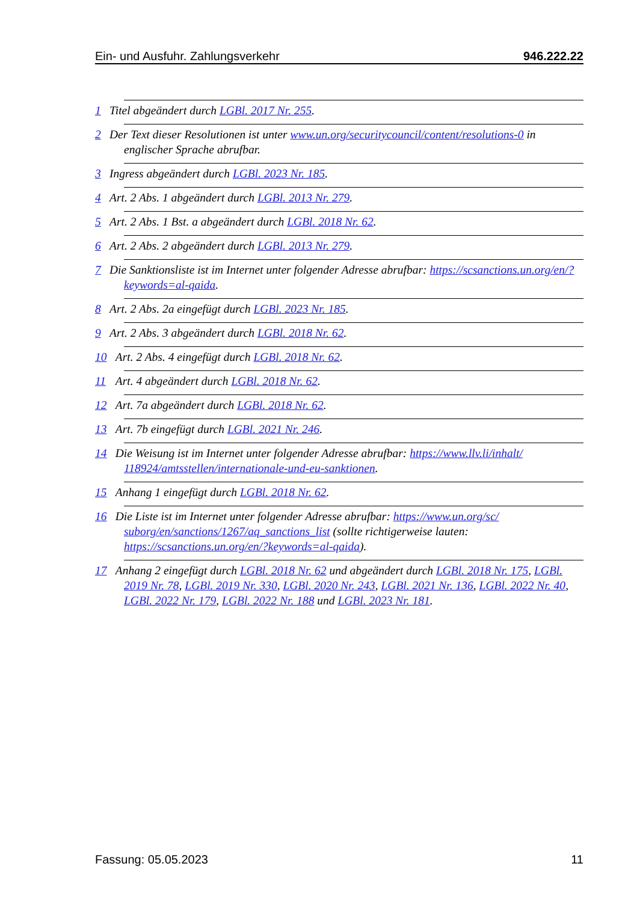Ein- und Ausfuhr. Zahlungsverkehr 946.222.22
1 Titel abgeändert durch LGBl. 2017 Nr. 255.
2 Der Text dieser Resolutionen ist unter www.un.org/securitycouncil/content/resolutions-0 in englischer Sprache abrufbar.
3 Ingress abgeändert durch LGBl. 2023 Nr. 185.
4 Art. 2 Abs. 1 abgeändert durch LGBl. 2013 Nr. 279.
5 Art. 2 Abs. 1 Bst. a abgeändert durch LGBl. 2018 Nr. 62.
6 Art. 2 Abs. 2 abgeändert durch LGBl. 2013 Nr. 279.
7 Die Sanktionsliste ist im Internet unter folgender Adresse abrufbar: https://scsanctions.un.org/en/?keywords=al-qaida.
8 Art. 2 Abs. 2a eingefügt durch LGBl. 2023 Nr. 185.
9 Art. 2 Abs. 3 abgeändert durch LGBl. 2018 Nr. 62.
10 Art. 2 Abs. 4 eingefügt durch LGBl. 2018 Nr. 62.
11 Art. 4 abgeändert durch LGBl. 2018 Nr. 62.
12 Art. 7a abgeändert durch LGBl. 2018 Nr. 62.
13 Art. 7b eingefügt durch LGBl. 2021 Nr. 246.
14 Die Weisung ist im Internet unter folgender Adresse abrufbar: https://www.llv.li/inhalt/ 118924/amtsstellen/internationale-und-eu-sanktionen.
15 Anhang 1 eingefügt durch LGBl. 2018 Nr. 62.
16 Die Liste ist im Internet unter folgender Adresse abrufbar: https://www.un.org/sc/ suborg/en/sanctions/1267/aq_sanctions_list (sollte richtigerweise lauten: https://scsanctions.un.org/en/?keywords=al-qaida).
17 Anhang 2 eingefügt durch LGBl. 2018 Nr. 62 und abgeändert durch LGBl. 2018 Nr. 175, LGBl. 2019 Nr. 78, LGBl. 2019 Nr. 330, LGBl. 2020 Nr. 243, LGBl. 2021 Nr. 136, LGBl. 2022 Nr. 40, LGBl. 2022 Nr. 179, LGBl. 2022 Nr. 188 und LGBl. 2023 Nr. 181.
Fassung: 05.05.2023 11